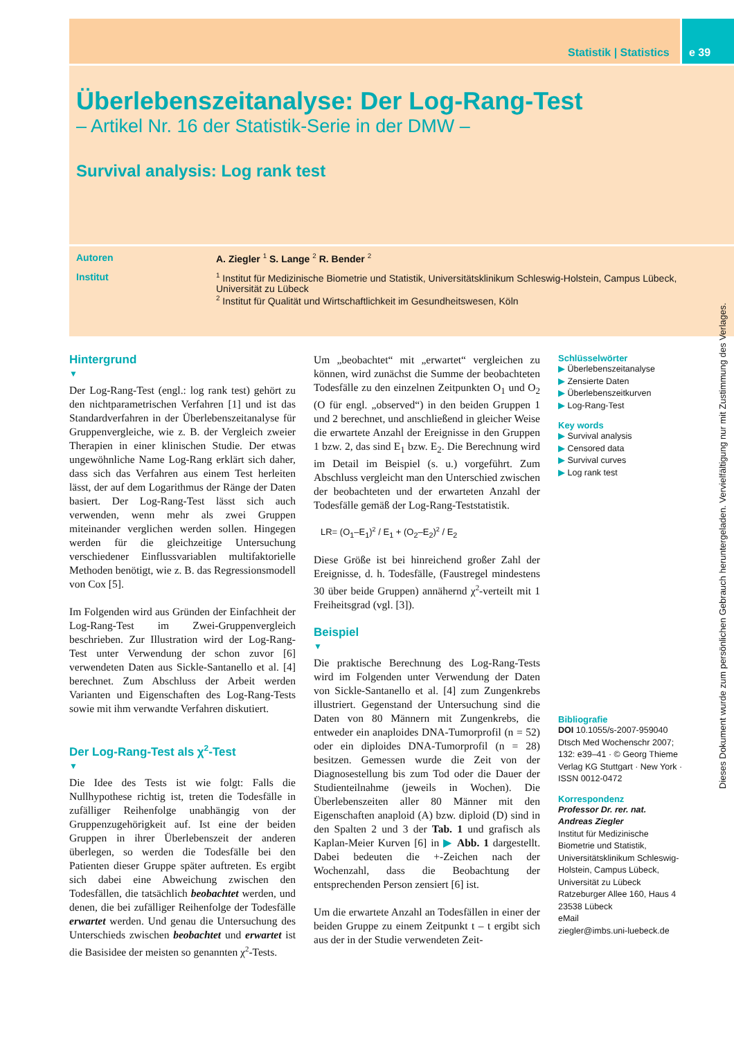Statistik | Statistics e 39
Überlebenszeitanalyse: Der Log-Rang-Test
– Artikel Nr. 16 der Statistik-Serie in der DMW –
Survival analysis: Log rank test
Autoren A. Ziegler <sup>1</sup> S. Lange <sup>2</sup> R. Bender <sup>2</sup>
Institut
<sup>1</sup> Institut für Medizinische Biometrie und Statistik, Universitätsklinikum Schleswig-Holstein, Campus Lübeck, Universität zu Lübeck
<sup>2</sup> Institut für Qualität und Wirtschaftlichkeit im Gesundheitswesen, Köln
Dieses Dokument wurde zum persönlichen Gebrauch heruntergeladen. Vervielfältigung nur mit Zustimmung des Verlages.
Hintergrund
▼
Der Log-Rang-Test (engl.: log rank test) gehört zu den nichtparametrischen Verfahren [1] und ist das Standardverfahren in der Überlebenszeitanalyse für Gruppenvergleiche, wie z. B. der Vergleich zweier Therapien in einer klinischen Studie. Der etwas ungewöhnliche Name Log-Rang erklärt sich daher, dass sich das Verfahren aus einem Test herleiten lässt, der auf dem Logarithmus der Ränge der Daten basiert. Der Log-Rang-Test lässt sich auch verwenden, wenn mehr als zwei Gruppen miteinander verglichen werden sollen. Hingegen werden für die gleichzeitige Untersuchung verschiedener Einflussvariablen multifaktorielle Methoden benötigt, wie z. B. das Regressionsmodell von Cox [5].
Im Folgenden wird aus Gründen der Einfachheit der Log-Rang-Test im Zwei-Gruppenvergleich beschrieben. Zur Illustration wird der Log-Rang-Test unter Verwendung der schon zuvor [6] verwendeten Daten aus Sickle-Santanello et al. [4] berechnet. Zum Abschluss der Arbeit werden Varianten und Eigenschaften des Log-Rang-Tests sowie mit ihm verwandte Verfahren diskutiert.
Der Log-Rang-Test als χ<sup>2</sup>-Test
▼
Die Idee des Tests ist wie folgt: Falls die Nullhypothese richtig ist, treten die Todesfälle in zufälliger Reihenfolge unabhängig von der Gruppenzugehörigkeit auf. Ist eine der beiden Gruppen in ihrer Überlebenszeit der anderen überlegen, so werden die Todesfälle bei den Patienten dieser Gruppe später auftreten. Es ergibt sich dabei eine Abweichung zwischen den Todesfällen, die tatsächlich beobachtet werden, und denen, die bei zufälliger Reihenfolge der Todesfälle erwartet werden. Und genau die Untersuchung des Unterschieds zwischen beobachtet und erwartet ist die Basisidee der meisten so genannten χ<sup>2</sup>-Tests.
Um „beobachtet“ mit „erwartet“ vergleichen zu können, wird zunächst die Summe der beobachteten Todesfälle zu den einzelnen Zeitpunkten O<sub>1</sub> und O<sub>2</sub> (O für engl. „observed“) in den beiden Gruppen 1 und 2 berechnet, und anschließend in gleicher Weise die erwartete Anzahl der Ereignisse in den Gruppen 1 bzw. 2, das sind E<sub>1</sub> bzw. E<sub>2</sub>. Die Berechnung wird im Detail im Beispiel (s. u.) vorgeführt. Zum Abschluss vergleicht man den Unterschied zwischen der beobachteten und der erwarteten Anzahl der Todesfälle gemäß der Log-Rang-Teststatistik.
LR= (O<sub>1</sub>–E<sub>1</sub>)<sup>2</sup> / E<sub>1</sub> + (O<sub>2</sub>–E<sub>2</sub>)<sup>2</sup> / E<sub>2</sub>
Diese Größe ist bei hinreichend großer Zahl der Ereignisse, d. h. Todesfälle, (Faustregel mindestens 30 über beide Gruppen) annähernd χ<sup>2</sup>-verteilt mit 1 Freiheitsgrad (vgl. [3]).
Beispiel
▼
Die praktische Berechnung des Log-Rang-Tests wird im Folgenden unter Verwendung der Daten von Sickle-Santanello et al. [4] zum Zungenkrebs illustriert. Gegenstand der Untersuchung sind die Daten von 80 Männern mit Zungenkrebs, die entweder ein anaploides DNA-Tumorprofil (n = 52) oder ein diploides DNA-Tumorprofil (n = 28) besitzen. Gemessen wurde die Zeit von der Diagnosestellung bis zum Tod oder die Dauer der Studienteilnahme (jeweils in Wochen). Die Überlebenszeiten aller 80 Männer mit den Eigenschaften anaploid (A) bzw. diploid (D) sind in den Spalten 2 und 3 der Tab. 1 und grafisch als Kaplan-Meier Kurven [6] in ▶ Abb. 1 dargestellt. Dabei bedeuten die +-Zeichen nach der Wochenzahl, dass die Beobachtung der entsprechenden Person zensiert [6] ist.
Um die erwartete Anzahl an Todesfällen in einer der beiden Gruppe zu einem Zeitpunkt t – t ergibt sich aus der in der Studie verwendeten Zeit-
Schlüsselwörter
▶ Überlebenszeitanalyse
▶ Zensierte Daten
▶ Überlebenszeitkurven
▶ Log-Rang-Test
Key words
▶ Survival analysis
▶ Censored data
▶ Survival curves
▶ Log rank test
Bibliografie
DOI 10.1055/s-2007-959040
Dtsch Med Wochenschr 2007; 132: e39–41 · © Georg Thieme Verlag KG Stuttgart · New York · ISSN 0012-0472
Korrespondenz
Professor Dr. rer. nat. Andreas Ziegler
Institut für Medizinische Biometrie und Statistik, Universitätsklinikum Schleswig-Holstein, Campus Lübeck, Universität zu Lübeck
Ratzeburger Allee 160, Haus 4
23538 Lübeck
eMail
ziegler@imbs.uni-luebeck.de